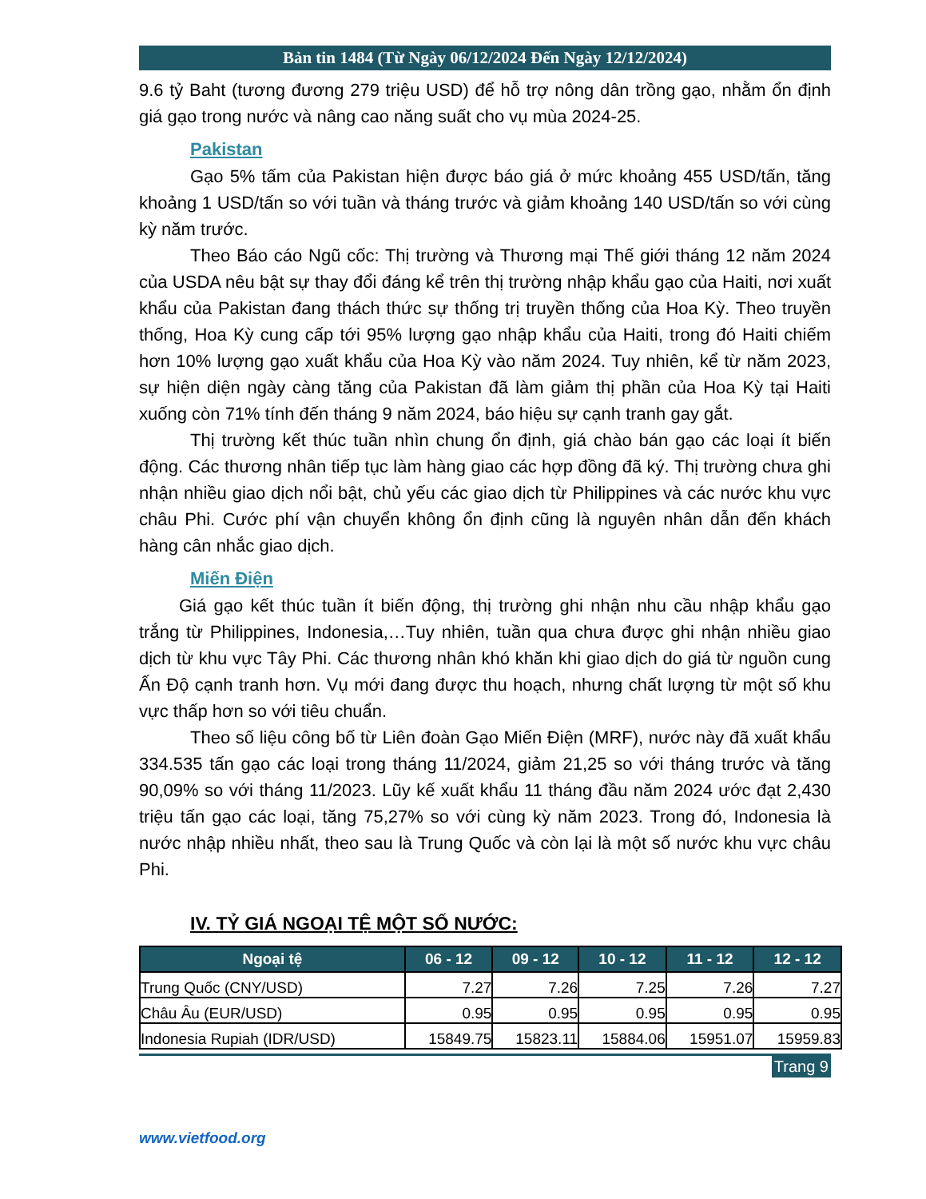Bản tin 1484 (Từ Ngày 06/12/2024 Đến Ngày 12/12/2024)
9.6 tỷ Baht (tương đương 279 triệu USD) để hỗ trợ nông dân trồng gạo, nhằm ổn định giá gạo trong nước và nâng cao năng suất cho vụ mùa 2024-25.
Pakistan
Gạo 5% tấm của Pakistan hiện được báo giá ở mức khoảng 455 USD/tấn, tăng khoảng 1 USD/tấn so với tuần và tháng trước và giảm khoảng 140 USD/tấn so với cùng kỳ năm trước.
Theo Báo cáo Ngũ cốc: Thị trường và Thương mại Thế giới tháng 12 năm 2024 của USDA nêu bật sự thay đổi đáng kể trên thị trường nhập khẩu gạo của Haiti, nơi xuất khẩu của Pakistan đang thách thức sự thống trị truyền thống của Hoa Kỳ. Theo truyền thống, Hoa Kỳ cung cấp tới 95% lượng gạo nhập khẩu của Haiti, trong đó Haiti chiếm hơn 10% lượng gạo xuất khẩu của Hoa Kỳ vào năm 2024. Tuy nhiên, kể từ năm 2023, sự hiện diện ngày càng tăng của Pakistan đã làm giảm thị phần của Hoa Kỳ tại Haiti xuống còn 71% tính đến tháng 9 năm 2024, báo hiệu sự cạnh tranh gay gắt.
Thị trường kết thúc tuần nhìn chung ổn định, giá chào bán gạo các loại ít biến động. Các thương nhân tiếp tục làm hàng giao các hợp đồng đã ký. Thị trường chưa ghi nhận nhiều giao dịch nổi bật, chủ yếu các giao dịch từ Philippines và các nước khu vực châu Phi. Cước phí vận chuyển không ổn định cũng là nguyên nhân dẫn đến khách hàng cân nhắc giao dịch.
Miến Điện
Giá gạo kết thúc tuần ít biến động, thị trường ghi nhận nhu cầu nhập khẩu gạo trắng từ Philippines, Indonesia,…Tuy nhiên, tuần qua chưa được ghi nhận nhiều giao dịch từ khu vực Tây Phi. Các thương nhân khó khăn khi giao dịch do giá từ nguồn cung Ấn Độ cạnh tranh hơn. Vụ mới đang được thu hoạch, nhưng chất lượng từ một số khu vực thấp hơn so với tiêu chuẩn.
Theo số liệu công bố từ Liên đoàn Gạo Miến Điện (MRF), nước này đã xuất khẩu 334.535 tấn gạo các loại trong tháng 11/2024, giảm 21,25 so với tháng trước và tăng 90,09% so với tháng 11/2023. Lũy kế xuất khẩu 11 tháng đầu năm 2024 ước đạt 2,430 triệu tấn gạo các loại, tăng 75,27% so với cùng kỳ năm 2023. Trong đó, Indonesia là nước nhập nhiều nhất, theo sau là Trung Quốc và còn lại là một số nước khu vực châu Phi.
IV. TỶ GIÁ NGOẠI TỆ MỘT SỐ NƯỚC:
| Ngoại tệ | 06 - 12 | 09 - 12 | 10 - 12 | 11 - 12 | 12 - 12 |
| --- | --- | --- | --- | --- | --- |
| Trung Quốc (CNY/USD) | 7.27 | 7.26 | 7.25 | 7.26 | 7.27 |
| Châu Âu (EUR/USD) | 0.95 | 0.95 | 0.95 | 0.95 | 0.95 |
| Indonesia Rupiah (IDR/USD) | 15849.75 | 15823.11 | 15884.06 | 15951.07 | 15959.83 |
Trang 9
www.vietfood.org